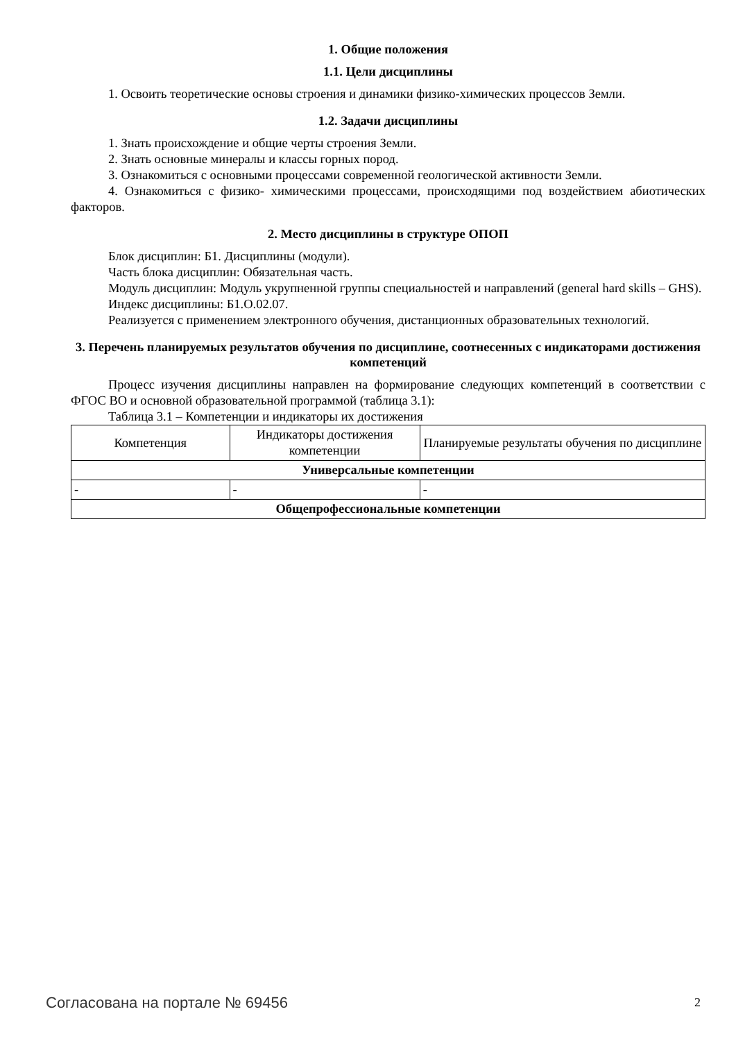1. Общие положения
1.1. Цели дисциплины
1. Освоить теоретические основы строения и динамики физико-химических процессов Земли.
1.2. Задачи дисциплины
1. Знать происхождение и общие черты строения Земли.
2. Знать основные минералы и классы горных пород.
3. Ознакомиться с основными процессами современной геологической активности Земли.
4. Ознакомиться с физико- химическими процессами, происходящими под воздействием абиотических факторов.
2. Место дисциплины в структуре ОПОП
Блок дисциплин: Б1. Дисциплины (модули).
Часть блока дисциплин: Обязательная часть.
Модуль дисциплин: Модуль укрупненной группы специальностей и направлений (general hard skills – GHS).
Индекс дисциплины: Б1.О.02.07.
Реализуется с применением электронного обучения, дистанционных образовательных технологий.
3. Перечень планируемых результатов обучения по дисциплине, соотнесенных с индикаторами достижения компетенций
Процесс изучения дисциплины направлен на формирование следующих компетенций в соответствии с ФГОС ВО и основной образовательной программой (таблица 3.1):
Таблица 3.1 – Компетенции и индикаторы их достижения
| Компетенция | Индикаторы достижения компетенции | Планируемые результаты обучения по дисциплине |
| --- | --- | --- |
| Универсальные компетенции | | |
| - | - | - |
| Общепрофессиональные компетенции | | |
Согласована на портале № 69456 2